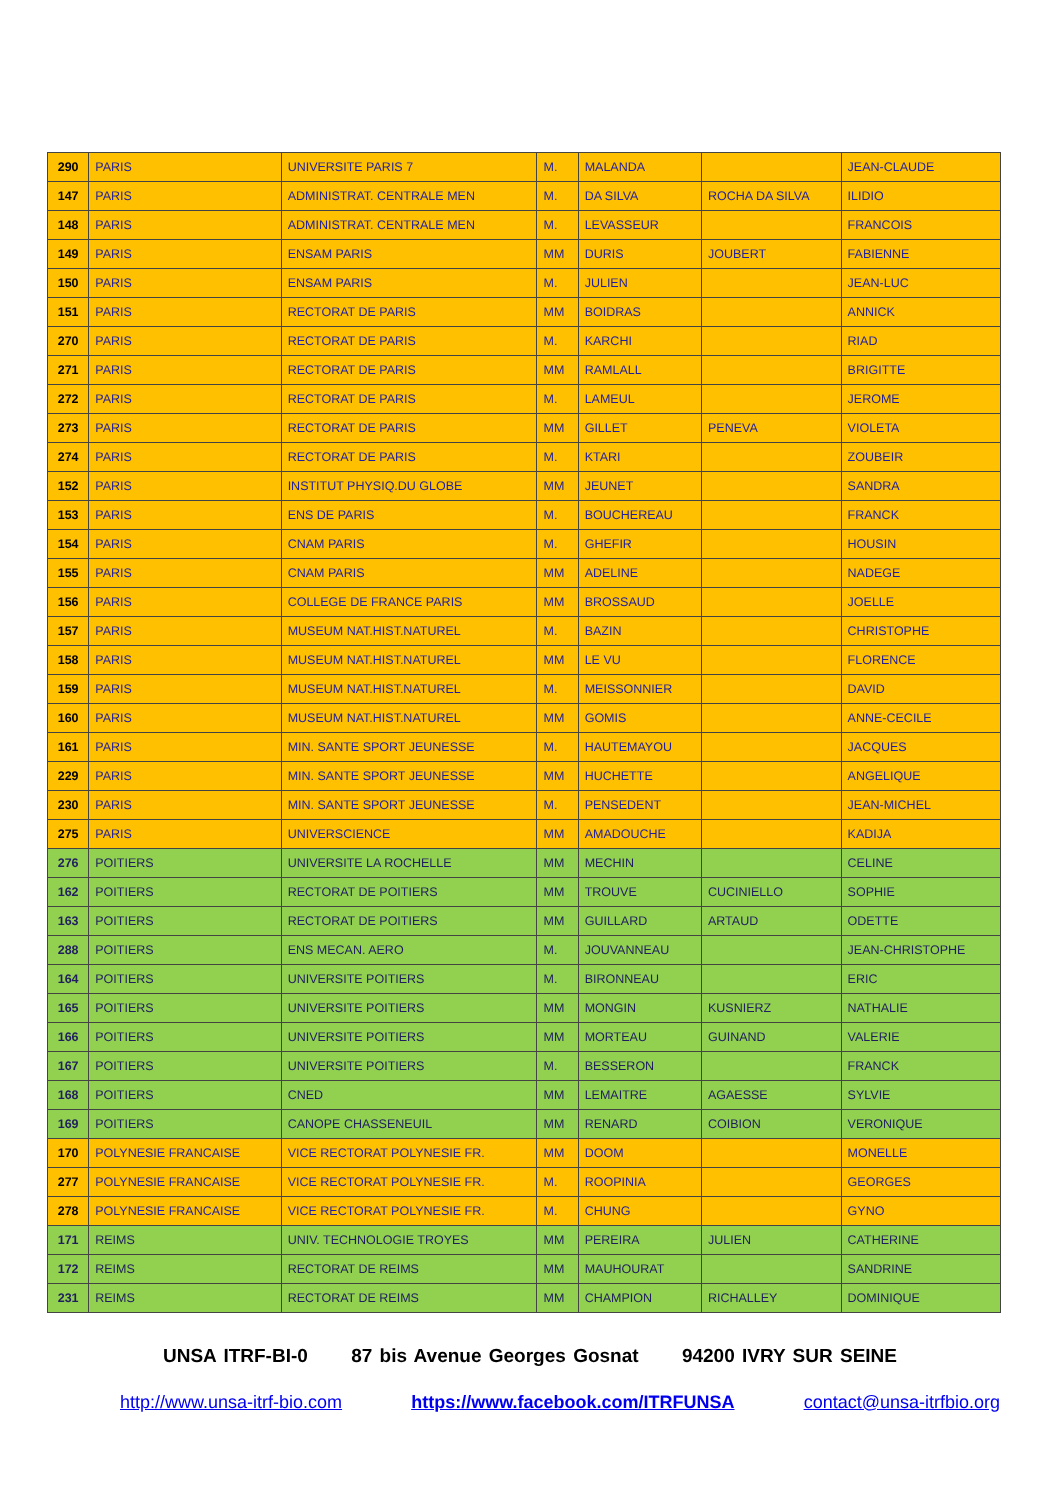| 290 | PARIS | UNIVERSITE PARIS 7 | M. | MALANDA | | JEAN-CLAUDE |
| 147 | PARIS | ADMINISTRAT. CENTRALE MEN | M. | DA SILVA | ROCHA DA SILVA | ILIDIO |
| 148 | PARIS | ADMINISTRAT. CENTRALE MEN | M. | LEVASSEUR | | FRANCOIS |
| 149 | PARIS | ENSAM PARIS | MM | DURIS | JOUBERT | FABIENNE |
| 150 | PARIS | ENSAM PARIS | M. | JULIEN | | JEAN-LUC |
| 151 | PARIS | RECTORAT DE PARIS | MM | BOIDRAS | | ANNICK |
| 270 | PARIS | RECTORAT DE PARIS | M. | KARCHI | | RIAD |
| 271 | PARIS | RECTORAT DE PARIS | MM | RAMLALL | | BRIGITTE |
| 272 | PARIS | RECTORAT DE PARIS | M. | LAMEUL | | JEROME |
| 273 | PARIS | RECTORAT DE PARIS | MM | GILLET | PENEVA | VIOLETA |
| 274 | PARIS | RECTORAT DE PARIS | M. | KTARI | | ZOUBEIR |
| 152 | PARIS | INSTITUT PHYSIQ.DU GLOBE | MM | JEUNET | | SANDRA |
| 153 | PARIS | ENS DE PARIS | M. | BOUCHEREAU | | FRANCK |
| 154 | PARIS | CNAM PARIS | M. | GHEFIR | | HOUSIN |
| 155 | PARIS | CNAM PARIS | MM | ADELINE | | NADEGE |
| 156 | PARIS | COLLEGE DE FRANCE PARIS | MM | BROSSAUD | | JOELLE |
| 157 | PARIS | MUSEUM NAT.HIST.NATUREL | M. | BAZIN | | CHRISTOPHE |
| 158 | PARIS | MUSEUM NAT.HIST.NATUREL | MM | LE VU | | FLORENCE |
| 159 | PARIS | MUSEUM NAT.HIST.NATUREL | M. | MEISSONNIER | | DAVID |
| 160 | PARIS | MUSEUM NAT.HIST.NATUREL | MM | GOMIS | | ANNE-CECILE |
| 161 | PARIS | MIN. SANTE SPORT JEUNESSE | M. | HAUTEMAYOU | | JACQUES |
| 229 | PARIS | MIN. SANTE SPORT JEUNESSE | MM | HUCHETTE | | ANGELIQUE |
| 230 | PARIS | MIN. SANTE SPORT JEUNESSE | M. | PENSEDENT | | JEAN-MICHEL |
| 275 | PARIS | UNIVERSCIENCE | MM | AMADOUCHE | | KADIJA |
| 276 | POITIERS | UNIVERSITE LA ROCHELLE | MM | MECHIN | | CELINE |
| 162 | POITIERS | RECTORAT DE POITIERS | MM | TROUVE | CUCINIELLO | SOPHIE |
| 163 | POITIERS | RECTORAT DE POITIERS | MM | GUILLARD | ARTAUD | ODETTE |
| 288 | POITIERS | ENS MECAN. AERO | M. | JOUVANNEAU | | JEAN-CHRISTOPHE |
| 164 | POITIERS | UNIVERSITE POITIERS | M. | BIRONNEAU | | ERIC |
| 165 | POITIERS | UNIVERSITE POITIERS | MM | MONGIN | KUSNIERZ | NATHALIE |
| 166 | POITIERS | UNIVERSITE POITIERS | MM | MORTEAU | GUINAND | VALERIE |
| 167 | POITIERS | UNIVERSITE POITIERS | M. | BESSERON | | FRANCK |
| 168 | POITIERS | CNED | MM | LEMAITRE | AGAESSE | SYLVIE |
| 169 | POITIERS | CANOPE CHASSENEUIL | MM | RENARD | COIBION | VERONIQUE |
| 170 | POLYNESIE FRANCAISE | VICE RECTORAT POLYNESIE FR. | MM | DOOM | | MONELLE |
| 277 | POLYNESIE FRANCAISE | VICE RECTORAT POLYNESIE FR. | M. | ROOPINIA | | GEORGES |
| 278 | POLYNESIE FRANCAISE | VICE RECTORAT POLYNESIE FR. | M. | CHUNG | | GYNO |
| 171 | REIMS | UNIV. TECHNOLOGIE TROYES | MM | PEREIRA | JULIEN | CATHERINE |
| 172 | REIMS | RECTORAT DE REIMS | MM | MAUHOURAT | | SANDRINE |
| 231 | REIMS | RECTORAT DE REIMS | MM | CHAMPION | RICHALLEY | DOMINIQUE |
UNSA ITRF-BI-0 87 bis Avenue Georges Gosnat 94200 IVRY SUR SEINE
http://www.unsa-itrf-bio.com https://www.facebook.com/ITRFUNSA contact@unsa-itrfbio.org